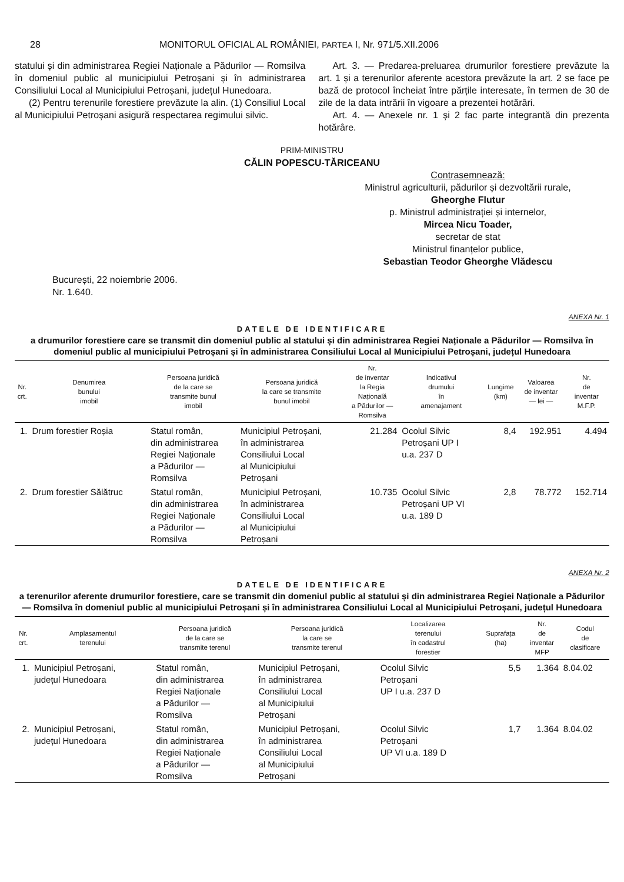28 MONITORUL OFICIAL AL ROMÂNIEI, PARTEA I, Nr. 971/5.XII.2006
statului și din administrarea Regiei Naționale a Pădurilor — Romsilva în domeniul public al municipiului Petroșani și în administrarea Consiliului Local al Municipiului Petroșani, județul Hunedoara.
(2) Pentru terenurile forestiere prevăzute la alin. (1) Consiliul Local al Municipiului Petroșani asigură respectarea regimului silvic.
Art. 3. — Predarea-preluarea drumurilor forestiere prevăzute la art. 1 și a terenurilor aferente acestora prevăzute la art. 2 se face pe bază de protocol încheiat între părțile interesate, în termen de 30 de zile de la data intrării în vigoare a prezentei hotărâri.
Art. 4. — Anexele nr. 1 și 2 fac parte integrantă din prezenta hotărâre.
PRIM-MINISTRU
CĂLIN POPESCU-TĂRICEANU
Contrasemnează:
Ministrul agriculturii, pădurilor și dezvoltării rurale,
Gheorghe Flutur
p. Ministrul administrației și internelor,
Mircea Nicu Toader,
secretar de stat
Ministrul finanțelor publice,
Sebastian Teodor Gheorghe Vlădescu
București, 22 noiembrie 2006.
Nr. 1.640.
ANEXA Nr. 1
DATELE DE IDENTIFICARE
a drumurilor forestiere care se transmit din domeniul public al statului și din administrarea Regiei Naționale a Pădurilor — Romsilva în domeniul public al municipiului Petroșani și în administrarea Consiliului Local al Municipiului Petroșani, județul Hunedoara
| Nr. crt. | Denumirea bunului imobil | Persoana juridică de la care se transmite bunul imobil | Persoana juridică la care se transmite bunul imobil | Nr. de inventar la Regia Națională a Pădurilor — Romsilva | Indicativul drumului în amenajament | Lungime (km) | Valoarea de inventar — lei — | Nr. de inventar M.F.P. |
| --- | --- | --- | --- | --- | --- | --- | --- | --- |
| 1. | Drum forestier Roșia | Statul român, din administrarea Regiei Naționale a Pădurilor — Romsilva | Municipiul Petroșani, în administrarea Consiliului Local al Municipiului Petroșani | 21.284 | Ocolul Silvic Petroșani UP I u.a. 237 D | 8,4 | 192.951 | 4.494 |
| 2. | Drum forestier Sălătruc | Statul român, din administrarea Regiei Naționale a Pădurilor — Romsilva | Municipiul Petroșani, în administrarea Consiliului Local al Municipiului Petroșani | 10.735 | Ocolul Silvic Petroșani UP VI u.a. 189 D | 2,8 | 78.772 | 152.714 |
ANEXA Nr. 2
DATELE DE IDENTIFICARE
a terenurilor aferente drumurilor forestiere, care se transmit din domeniul public al statului și din administrarea Regiei Naționale a Pădurilor — Romsilva în domeniul public al municipiului Petroșani și în administrarea Consiliului Local al Municipiului Petroșani, județul Hunedoara
| Nr. crt. | Amplasamentul terenului | Persoana juridică de la care se transmite terenul | Persoana juridică la care se transmite terenul | Localizarea terenului în cadastrul forestier | Suprafața (ha) | Nr. de inventar MFP | Codul de clasificare |
| --- | --- | --- | --- | --- | --- | --- | --- |
| 1. | Municipiul Petroșani, județul Hunedoara | Statul român, din administrarea Regiei Naționale a Pădurilor — Romsilva | Municipiul Petroșani, în administrarea Consiliului Local al Municipiului Petroșani | Ocolul Silvic Petroșani UP I u.a. 237 D | 5,5 | 1.364 | 8.04.02 |
| 2. | Municipiul Petroșani, județul Hunedoara | Statul român, din administrarea Regiei Naționale a Pădurilor — Romsilva | Municipiul Petroșani, în administrarea Consiliului Local al Municipiului Petroșani | Ocolul Silvic Petroșani UP VI u.a. 189 D | 1,7 | 1.364 | 8.04.02 |